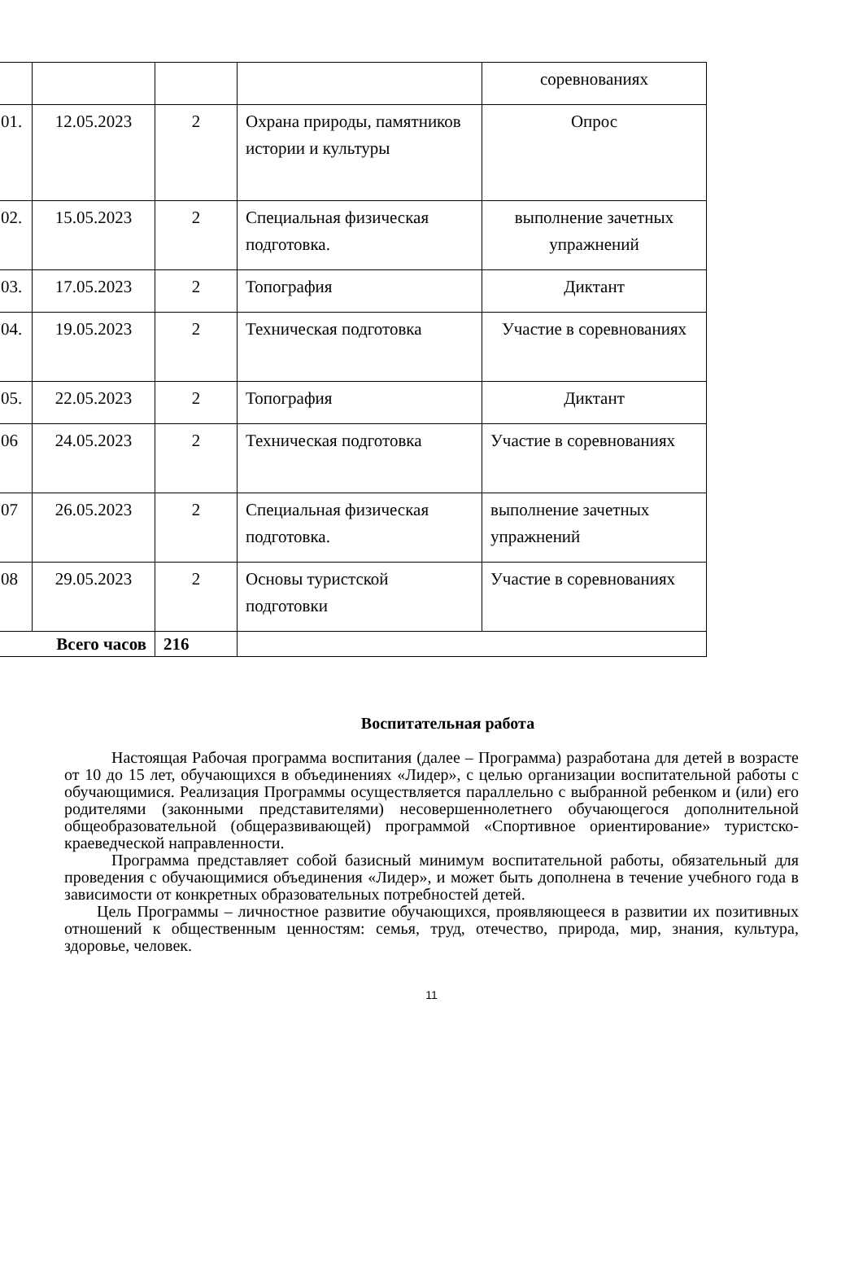| | | | | соревнованиях |
| 01. | 12.05.2023 | 2 | Охрана природы, памятников истории и культуры | Опрос |
| 02. | 15.05.2023 | 2 | Специальная физическая подготовка. | выполнение зачетных упражнений |
| 03. | 17.05.2023 | 2 | Топография | Диктант |
| 04. | 19.05.2023 | 2 | Техническая подготовка | Участие в соревнованиях |
| 05. | 22.05.2023 | 2 | Топография | Диктант |
| 06 | 24.05.2023 | 2 | Техническая подготовка | Участие в соревнованиях |
| 07 | 26.05.2023 | 2 | Специальная физическая подготовка. | выполнение зачетных упражнений |
| 08 | 29.05.2023 | 2 | Основы туристской подготовки | Участие в соревнованиях |
| Всего часов | | 216 | | |
Воспитательная работа
Настоящая Рабочая программа воспитания (далее – Программа) разработана для детей в возрасте от 10 до 15 лет, обучающихся в объединениях «Лидер», с целью организации воспитательной работы с обучающимися. Реализация Программы осуществляется параллельно с выбранной ребенком и (или) его родителями (законными представителями) несовершеннолетнего обучающегося дополнительной общеобразовательной (общеразвивающей) программой «Спортивное ориентирование» туристско-краеведческой направленности.
Программа представляет собой базисный минимум воспитательной работы, обязательный для проведения с обучающимися объединения «Лидер», и может быть дополнена в течение учебного года в зависимости от конкретных образовательных потребностей детей.
Цель Программы – личностное развитие обучающихся, проявляющееся в развитии их позитивных отношений к общественным ценностям: семья, труд, отечество, природа, мир, знания, культура, здоровье, человек.
11